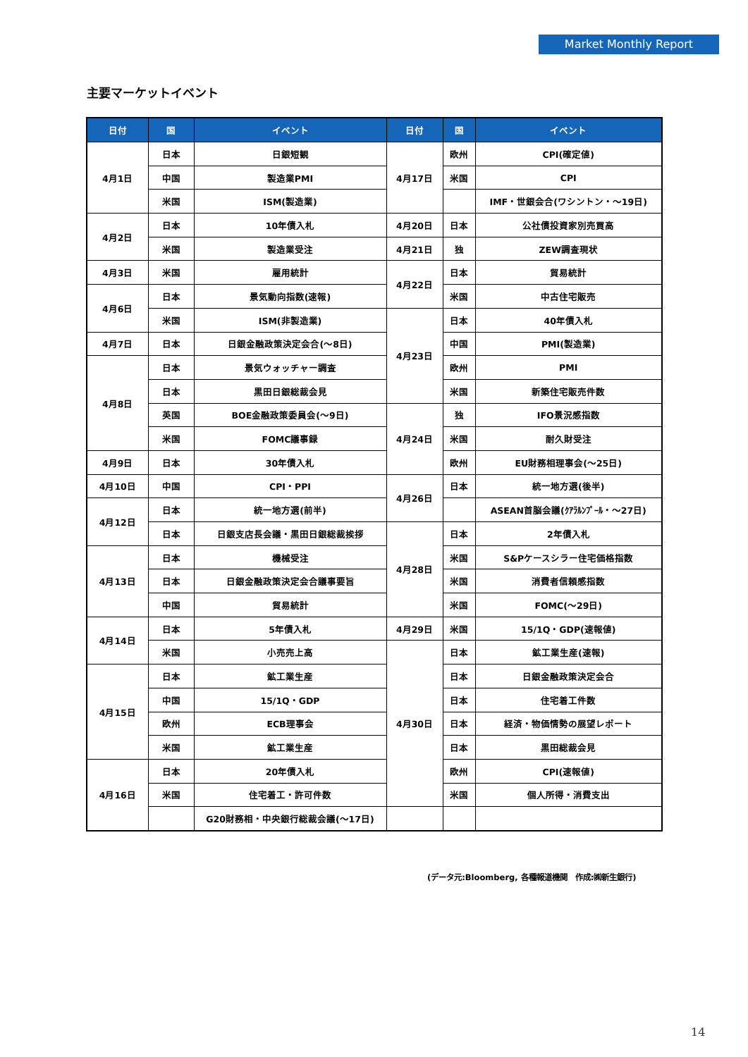Market Monthly Report
主要マーケットイベント
| 日付 | 国 | イベント | 日付 | 国 | イベント |
| --- | --- | --- | --- | --- | --- |
| 4月1日 | 日本 | 日銀短観 | 4月17日 | 欧州 | CPI(確定値) |
| | 中国 | 製造業PMI | | 米国 | CPI |
| | 米国 | ISM(製造業) | | | IMF・世銀会合(ワシントン・～19日) |
| 4月2日 | 日本 | 10年債入札 | 4月20日 | 日本 | 公社債投資家別売買高 |
| | 米国 | 製造業受注 | 4月21日 | 独 | ZEW調査現状 |
| 4月3日 | 米国 | 雇用統計 | 4月22日 | 日本 | 貿易統計 |
| 4月6日 | 日本 | 景気動向指数(速報) | | 米国 | 中古住宅販売 |
| | 米国 | ISM(非製造業) | 4月23日 | 日本 | 40年債入札 |
| 4月7日 | 日本 | 日銀金融政策決定会合(～8日) | | 中国 | PMI(製造業) |
| 4月8日 | 日本 | 景気ウォッチャー調査 | | 欧州 | PMI |
| | 日本 | 黒田日銀総裁会見 | | 米国 | 新築住宅販売件数 |
| | 英国 | BOE金融政策委員会(～9日) | 4月24日 | 独 | IFO景況感指数 |
| | 米国 | FOMC議事録 | | 米国 | 耐久財受注 |
| 4月9日 | 日本 | 30年債入札 | | 欧州 | EU財務相理事会(～25日) |
| 4月10日 | 中国 | CPI・PPI | 4月26日 | 日本 | 統一地方選(後半) |
| 4月12日 | 日本 | 統一地方選(前半) | | | ASEAN首脳会議(ｸｱﾗﾙﾝﾌﾟｰﾙ・～27日) |
| | 日本 | 日銀支店長会議・黒田日銀総裁挨拶 | 4月28日 | 日本 | 2年債入札 |
| 4月13日 | 日本 | 機械受注 | | 米国 | S&Pケースシラー住宅価格指数 |
| | 日本 | 日銀金融政策決定会合議事要旨 | | 米国 | 消費者信頼感指数 |
| | 中国 | 貿易統計 | | 米国 | FOMC(～29日) |
| 4月14日 | 日本 | 5年債入札 | 4月29日 | 米国 | 15/1Q・GDP(速報値) |
| | 米国 | 小売売上高 | 4月30日 | 日本 | 鉱工業生産(速報) |
| 4月15日 | 日本 | 鉱工業生産 | | 日本 | 日銀金融政策決定会合 |
| | 中国 | 15/1Q・GDP | | 日本 | 住宅着工件数 |
| | 欧州 | ECB理事会 | | 日本 | 経済・物価情勢の展望レポート |
| | 米国 | 鉱工業生産 | | 日本 | 黒田総裁会見 |
| 4月16日 | 日本 | 20年債入札 | | 欧州 | CPI(速報値) |
| | 米国 | 住宅着工・許可件数 | | 米国 | 個人所得・消費支出 |
| | | G20財務相・中央銀行総裁会議(～17日) | | | |
(データ元:Bloomberg, 各種報道機関　作成:㈱新生銀行)
14